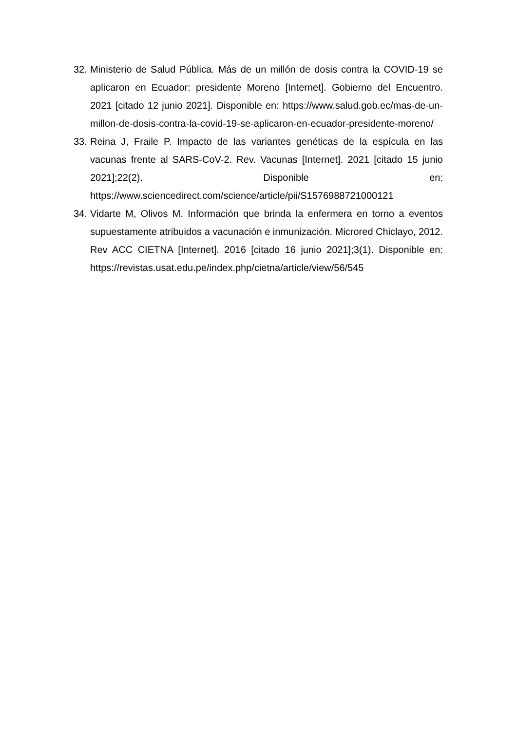32. Ministerio de Salud Pública. Más de un millón de dosis contra la COVID-19 se aplicaron en Ecuador: presidente Moreno [Internet]. Gobierno del Encuentro. 2021 [citado 12 junio 2021]. Disponible en: https://www.salud.gob.ec/mas-de-un-millon-de-dosis-contra-la-covid-19-se-aplicaron-en-ecuador-presidente-moreno/
33. Reina J, Fraile P. Impacto de las variantes genéticas de la espícula en las vacunas frente al SARS-CoV-2. Rev. Vacunas [Internet]. 2021 [citado 15 junio 2021];22(2). Disponible en: https://www.sciencedirect.com/science/article/pii/S1576988721000121
34. Vidarte M, Olivos M. Información que brinda la enfermera en torno a eventos supuestamente atribuidos a vacunación e inmunización. Microred Chiclayo, 2012. Rev ACC CIETNA [Internet]. 2016 [citado 16 junio 2021];3(1). Disponible en: https://revistas.usat.edu.pe/index.php/cietna/article/view/56/545